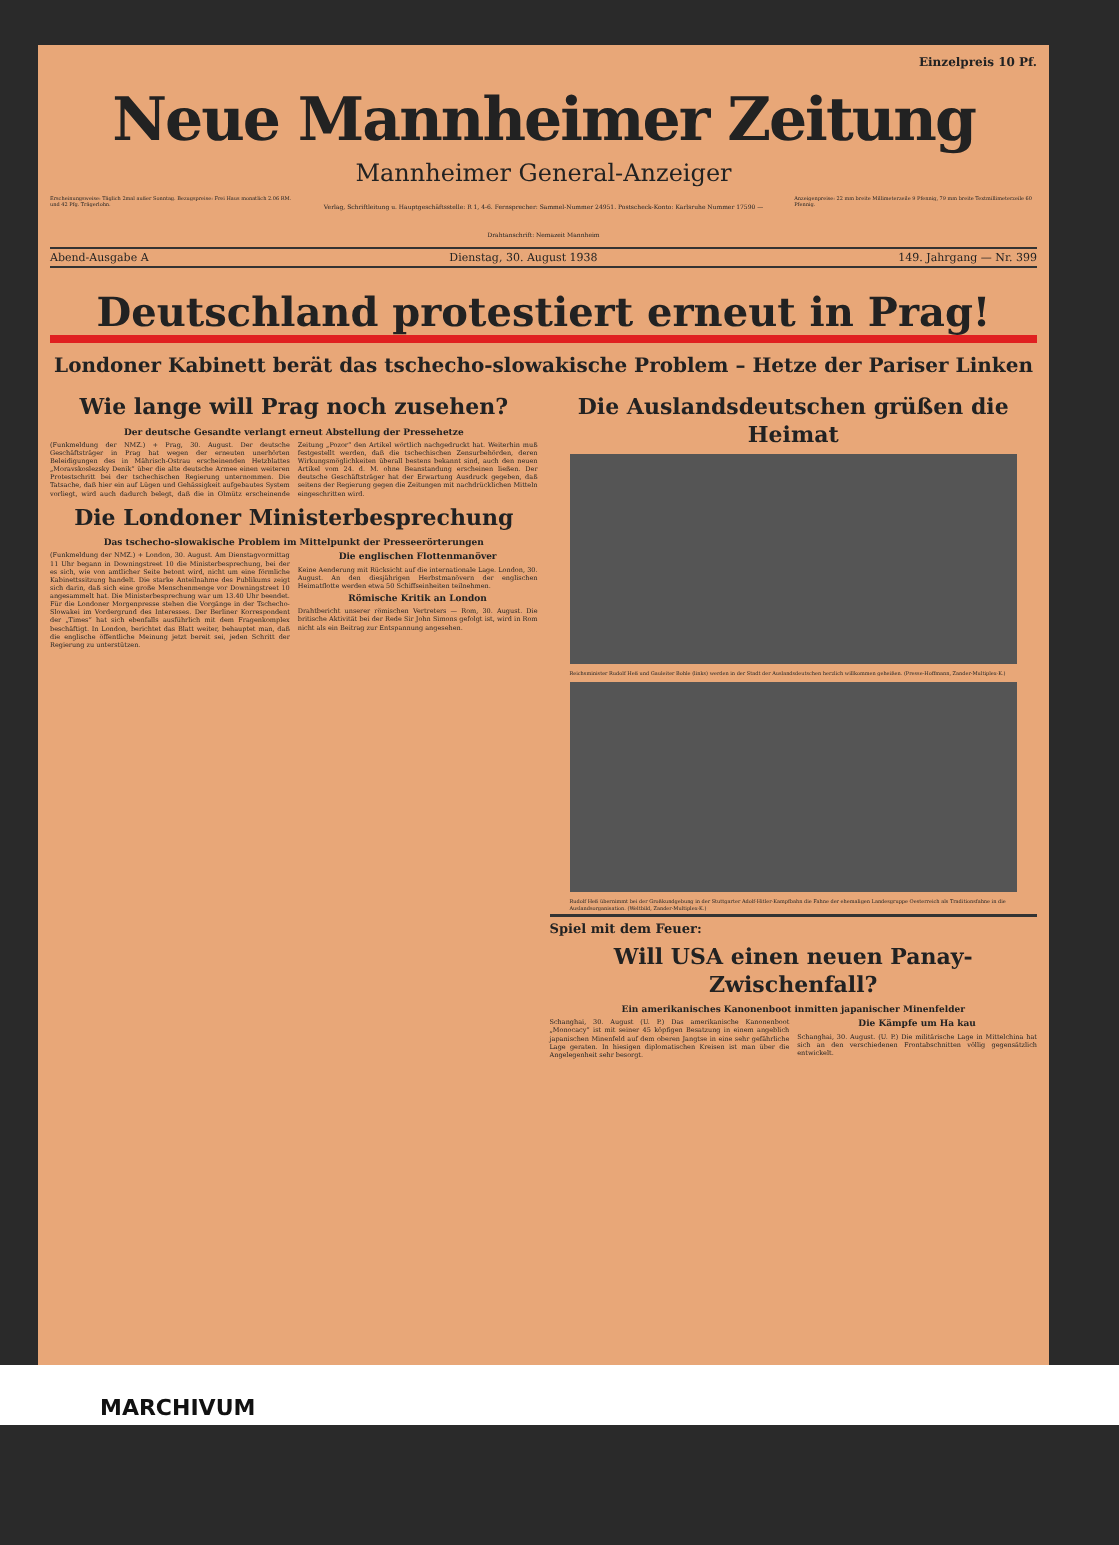Einzelpreis 10 Pf.
Neue Mannheimer Zeitung
Erscheinungsweise: Täglich 2mal außer Sonntag. Bezugspreise: Frei Haus monatlich 2.06 RM. und 42 Pfg. Trägerlohn.
Mannheimer General-Anzeiger
Verlag, Schriftleitung u. Hauptgeschäftsstelle: R 1, 4-6. Fernsprecher: Sammel-Nummer 24951. Postscheck-Konto: Karlsruhe Nummer 17590 — Drahtanschrift: Nemazeit Mannheim
Anzeigenpreise: 22 mm breite Millimeterzeile 9 Pfennig, 79 mm breite Textmillimeterzeile 60 Pfennig.
Abend-Ausgabe A Dienstag, 30. August 1938 149. Jahrgang — Nr. 399
Deutschland protestiert erneut in Prag!
Londoner Kabinett berät das tschecho-slowakische Problem – Hetze der Pariser Linken
Wie lange will Prag noch zusehen?
Der deutsche Gesandte verlangt erneut Abstellung der Pressehetze
(Funkmeldung der NMZ.) + Prag, 30. August. Der deutsche Geschäftsträger in Prag hat wegen der erneuten unerhörten Beleidigungen des in Mährisch-Ostrau erscheinenden Hetzblattes „Moravskoslezsky Denik“ über die alte deutsche Armee einen weiteren Protestschritt bei der tschechischen Regierung unternommen. Die Tatsache, daß hier ein auf Lügen und Gehässigkeit aufgebautes System vorliegt, wird auch dadurch belegt, daß die in Olmütz erscheinende Zeitung „Pozor“ den Artikel wörtlich nachgedruckt hat. Weiterhin muß festgestellt werden, daß die tschechischen Zensurbehörden, deren Wirkungsmöglichkeiten überall bestens bekannt sind, auch den neuen Artikel vom 24. d. M. ohne Beanstandung erscheinen ließen. Der deutsche Geschäftsträger hat der Erwartung Ausdruck gegeben, daß seitens der Regierung gegen die Zeitungen mit nachdrücklichen Mitteln eingeschritten wird.
Die Londoner Ministerbesprechung
Das tschecho-slowakische Problem im Mittelpunkt der Presseerörterungen
(Funkmeldung der NMZ.) + London, 30. August. Am Dienstagvormittag 11 Uhr begann in Downingstreet 10 die Ministerbesprechung, bei der es sich, wie von amtlicher Seite betont wird, nicht um eine förmliche Kabinettssitzung handelt. Die starke Anteilnahme des Publikums zeigt sich darin, daß sich eine große Menschenmenge vor Downingstreet 10 angesammelt hat. Die Ministerbesprechung war um 13.40 Uhr beendet. Für die Londoner Morgenpresse stehen die Vorgänge in der Tschecho-Slowakei im Vordergrund des Interesses. Der Berliner Korrespondent der „Times“ hat sich ebenfalls ausführlich mit dem Fragenkomplex beschäftigt. In London, berichtet das Blatt weiter, behauptet man, daß die englische öffentliche Meinung jetzt bereit sei, jeden Schritt der Regierung zu unterstützen.
Die englischen Flottenmanöver
Keine Aenderung mit Rücksicht auf die internationale Lage. London, 30. August. An den diesjährigen Herbstmanövern der englischen Heimatflotte werden etwa 50 Schiffseinheiten teilnehmen.
Römische Kritik an London
Drahtbericht unserer römischen Vertreters — Rom, 30. August. Die britische Aktivität bei der Rede Sir John Simons gefolgt ist, wird in Rom nicht als ein Beitrag zur Entspannung angesehen.
Die Auslandsdeutschen grüßen die Heimat
Reichsminister Rudolf Heß und Gauleiter Bohle (links) werden in der Stadt der Auslandsdeutschen herzlich willkommen geheißen. (Presse-Hoffmann, Zander-Multiplex-K.)
Rudolf Heß übernimmt bei der Großkundgebung in der Stuttgarter Adolf-Hitler-Kampfbahn die Fahne der ehemaligen Landesgruppe Oesterreich als Traditionsfahne in die Auslandsorganisation. (Weltbild, Zander-Multiplex-K.)
Spiel mit dem Feuer:
Will USA einen neuen Panay-Zwischenfall?
Ein amerikanisches Kanonenboot inmitten japanischer Minenfelder
Schanghai, 30. August (U. P.) Das amerikanische Kanonenboot „Monocacy“ ist mit seiner 45 köpfigen Besatzung in einem angeblich japanischen Minenfeld auf dem oberen Jangtse in eine sehr gefährliche Lage geraten. In hiesigen diplomatischen Kreisen ist man über die Angelegenheit sehr besorgt.
Die Kämpfe um Ha kau
Schanghai, 30. August. (U. P.) Die militärische Lage in Mittelchina hat sich an den verschiedenen Frontabschnitten völlig gegensätzlich entwickelt.
MARCHIVUM